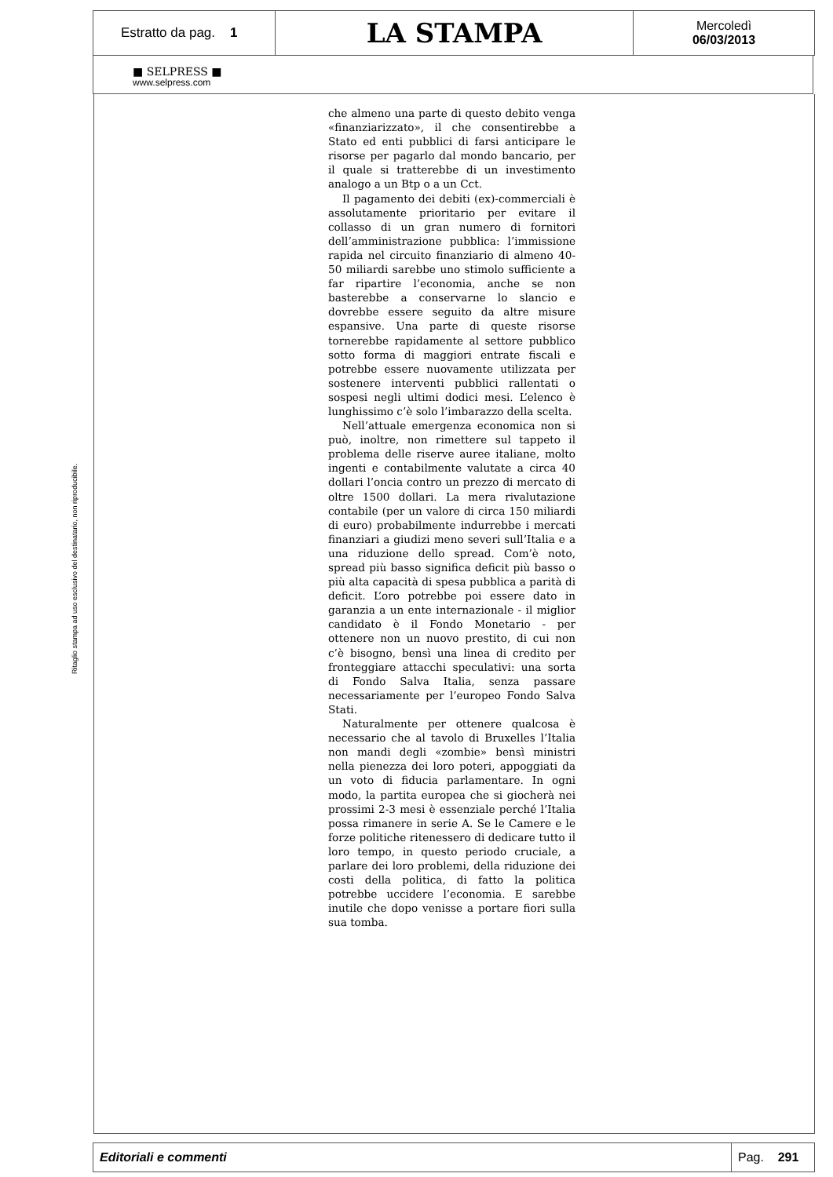Estratto da pag. 1
LA STAMPA
Mercoledì
06/03/2013
■ SELPRESS ■
www.selpress.com
Ritaglio stampa ad uso esclusivo del destinatario, non riproducibile.
che almeno una parte di questo debito venga «finanziarizzato», il che consentirebbe a Stato ed enti pubblici di farsi anticipare le risorse per pagarlo dal mondo bancario, per il quale si tratterebbe di un investimento analogo a un Btp o a un Cct.
Il pagamento dei debiti (ex)-commerciali è assolutamente prioritario per evitare il collasso di un gran numero di fornitori dell’amministrazione pubblica: l’immissione rapida nel circuito finanziario di almeno 40-50 miliardi sarebbe uno stimolo sufficiente a far ripartire l’economia, anche se non basterebbe a conservarne lo slancio e dovrebbe essere seguito da altre misure espansive. Una parte di queste risorse tornerebbe rapidamente al settore pubblico sotto forma di maggiori entrate fiscali e potrebbe essere nuovamente utilizzata per sostenere interventi pubblici rallentati o sospesi negli ultimi dodici mesi. L’elenco è lunghissimo c’è solo l’imbarazzo della scelta.
Nell’attuale emergenza economica non si può, inoltre, non rimettere sul tappeto il problema delle riserve auree italiane, molto ingenti e contabilmente valutate a circa 40 dollari l’oncia contro un prezzo di mercato di oltre 1500 dollari. La mera rivalutazione contabile (per un valore di circa 150 miliardi di euro) probabilmente indurrebbe i mercati finanziari a giudizi meno severi sull’Italia e a una riduzione dello spread. Com’è noto, spread più basso significa deficit più basso o più alta capacità di spesa pubblica a parità di deficit. L’oro potrebbe poi essere dato in garanzia a un ente internazionale - il miglior candidato è il Fondo Monetario - per ottenere non un nuovo prestito, di cui non c’è bisogno, bensì una linea di credito per fronteggiare attacchi speculativi: una sorta di Fondo Salva Italia, senza passare necessariamente per l’europeo Fondo Salva Stati.
Naturalmente per ottenere qualcosa è necessario che al tavolo di Bruxelles l’Italia non mandi degli «zombie» bensì ministri nella pienezza dei loro poteri, appoggiati da un voto di fiducia parlamentare. In ogni modo, la partita europea che si giocherà nei prossimi 2-3 mesi è essenziale perché l’Italia possa rimanere in serie A. Se le Camere e le forze politiche ritenessero di dedicare tutto il loro tempo, in questo periodo cruciale, a parlare dei loro problemi, della riduzione dei costi della politica, di fatto la politica potrebbe uccidere l’economia. E sarebbe inutile che dopo venisse a portare fiori sulla sua tomba.
Editoriali e commenti
Pag. 291